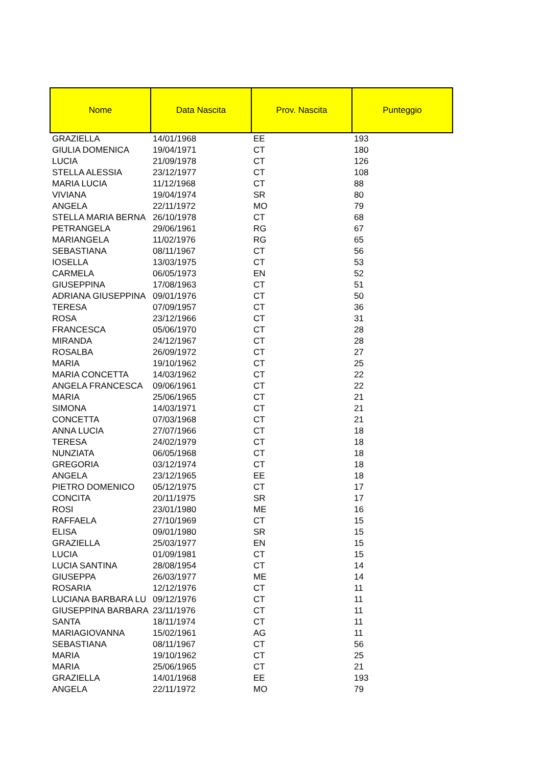| Nome | Data Nascita | Prov. Nascita | Punteggio |
| --- | --- | --- | --- |
| GRAZIELLA | 14/01/1968 | EE | 193 |
| GIULIA DOMENICA | 19/04/1971 | CT | 180 |
| LUCIA | 21/09/1978 | CT | 126 |
| STELLA ALESSIA | 23/12/1977 | CT | 108 |
| MARIA LUCIA | 11/12/1968 | CT | 88 |
| VIVIANA | 19/04/1974 | SR | 80 |
| ANGELA | 22/11/1972 | MO | 79 |
| STELLA MARIA BERNA | 26/10/1978 | CT | 68 |
| PETRANGELA | 29/06/1961 | RG | 67 |
| MARIANGELA | 11/02/1976 | RG | 65 |
| SEBASTIANA | 08/11/1967 | CT | 56 |
| IOSELLA | 13/03/1975 | CT | 53 |
| CARMELA | 06/05/1973 | EN | 52 |
| GIUSEPPINA | 17/08/1963 | CT | 51 |
| ADRIANA GIUSEPPINA | 09/01/1976 | CT | 50 |
| TERESA | 07/09/1957 | CT | 36 |
| ROSA | 23/12/1966 | CT | 31 |
| FRANCESCA | 05/06/1970 | CT | 28 |
| MIRANDA | 24/12/1967 | CT | 28 |
| ROSALBA | 26/09/1972 | CT | 27 |
| MARIA | 19/10/1962 | CT | 25 |
| MARIA CONCETTA | 14/03/1962 | CT | 22 |
| ANGELA FRANCESCA | 09/06/1961 | CT | 22 |
| MARIA | 25/06/1965 | CT | 21 |
| SIMONA | 14/03/1971 | CT | 21 |
| CONCETTA | 07/03/1968 | CT | 21 |
| ANNA LUCIA | 27/07/1966 | CT | 18 |
| TERESA | 24/02/1979 | CT | 18 |
| NUNZIATA | 06/05/1968 | CT | 18 |
| GREGORIA | 03/12/1974 | CT | 18 |
| ANGELA | 23/12/1965 | EE | 18 |
| PIETRO DOMENICO | 05/12/1975 | CT | 17 |
| CONCITA | 20/11/1975 | SR | 17 |
| ROSI | 23/01/1980 | ME | 16 |
| RAFFAELA | 27/10/1969 | CT | 15 |
| ELISA | 09/01/1980 | SR | 15 |
| GRAZIELLA | 25/03/1977 | EN | 15 |
| LUCIA | 01/09/1981 | CT | 15 |
| LUCIA SANTINA | 28/08/1954 | CT | 14 |
| GIUSEPPA | 26/03/1977 | ME | 14 |
| ROSARIA | 12/12/1976 | CT | 11 |
| LUCIANA BARBARA LU | 09/12/1976 | CT | 11 |
| GIUSEPPINA BARBARA | 23/11/1976 | CT | 11 |
| SANTA | 18/11/1974 | CT | 11 |
| MARIAGIOVANNA | 15/02/1961 | AG | 11 |
| SEBASTIANA | 08/11/1967 | CT | 56 |
| MARIA | 19/10/1962 | CT | 25 |
| MARIA | 25/06/1965 | CT | 21 |
| GRAZIELLA | 14/01/1968 | EE | 193 |
| ANGELA | 22/11/1972 | MO | 79 |